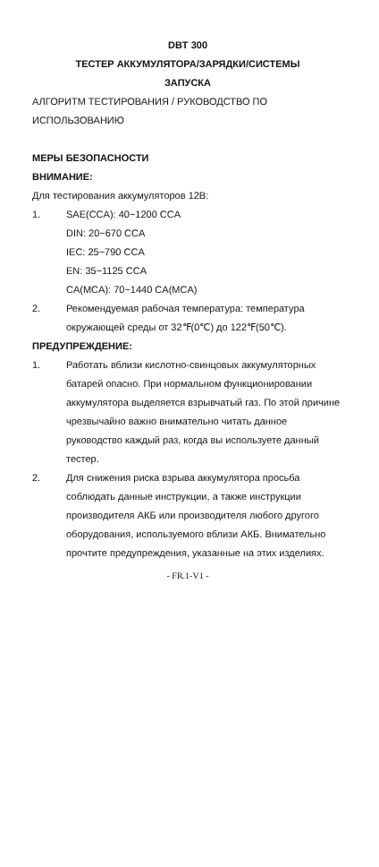DBT 300
ТЕСТЕР АККУМУЛЯТОРА/ЗАРЯДКИ/СИСТЕМЫ
ЗАПУСКА
АЛГОРИТМ ТЕСТИРОВАНИЯ / РУКОВОДСТВО ПО ИСПОЛЬЗОВАНИЮ
МЕРЫ БЕЗОПАСНОСТИ
ВНИМАНИЕ:
Для тестирования аккумуляторов 12В:
1. SAE(CCA): 40~1200 CCA
DIN: 20~670 CCA
IEC: 25~790 CCA
EN: 35~1125 CCA
CA(MCA): 70~1440 CA(MCA)
2. Рекомендуемая рабочая температура: температура окружающей среды от 32℉(0℃) до 122℉(50℃).
ПРЕДУПРЕЖДЕНИЕ:
1. Работать вблизи кислотно-свинцовых аккумуляторных батарей опасно. При нормальном функционировании аккумулятора выделяется взрывчатый газ. По этой причине чрезвычайно важно внимательно читать данное руководство каждый раз, когда вы используете данный тестер.
2. Для снижения риска взрыва аккумулятора просьба соблюдать данные инструкции, а также инструкции производителя АКБ или производителя любого другого оборудования, используемого вблизи АКБ. Внимательно прочтите предупреждения, указанные на этих изделиях.
- FR.1-V1 -